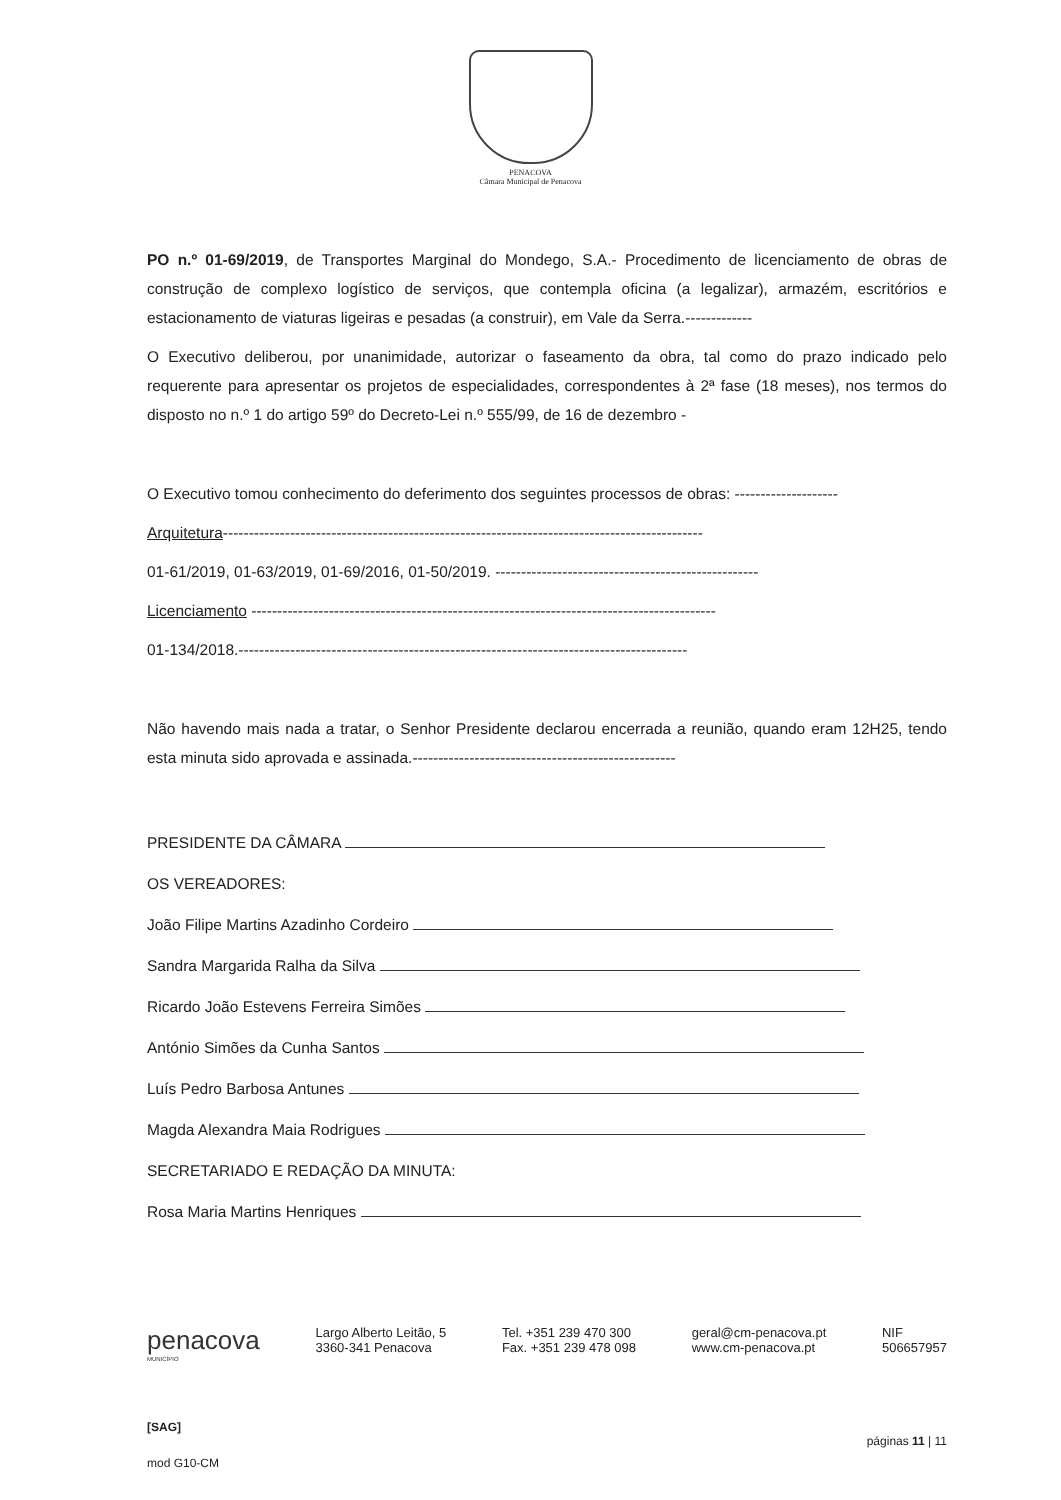PENACOVA
Câmara Municipal de Penacova
PO n.º 01-69/2019, de Transportes Marginal do Mondego, S.A.- Procedimento de licenciamento de obras de construção de complexo logístico de serviços, que contempla oficina (a legalizar), armazém, escritórios e estacionamento de viaturas ligeiras e pesadas (a construir), em Vale da Serra.-------------
O Executivo deliberou, por unanimidade, autorizar o faseamento da obra, tal como do prazo indicado pelo requerente para apresentar os projetos de especialidades, correspondentes à 2ª fase (18 meses), nos termos do disposto no n.º 1 do artigo 59º do Decreto-Lei n.º 555/99, de 16 de dezembro -
O Executivo tomou conhecimento do deferimento dos seguintes processos de obras: --------------------
Arquitetura---------------------------------------------------------------------------------------------
01-61/2019, 01-63/2019, 01-69/2016, 01-50/2019. ---------------------------------------------------
Licenciamento ------------------------------------------------------------------------------------------
01-134/2018.---------------------------------------------------------------------------------------
Não havendo mais nada a tratar, o Senhor Presidente declarou encerrada a reunião, quando eram 12H25, tendo esta minuta sido aprovada e assinada.---------------------------------------------------
PRESIDENTE DA CÂMARA
OS VEREADORES:
João Filipe Martins Azadinho Cordeiro
Sandra Margarida Ralha da Silva
Ricardo João Estevens Ferreira Simões
António Simões da Cunha Santos
Luís Pedro Barbosa Antunes
Magda Alexandra Maia Rodrigues
SECRETARIADO E REDAÇÃO DA MINUTA:
Rosa Maria Martins Henriques
penacova
MUNICÍPIO
Largo Alberto Leitão, 5
3360-341 Penacova
Tel. +351 239 470 300
Fax. +351 239 478 098
geral@cm-penacova.pt
www.cm-penacova.pt
NIF
506657957
[SAG]
páginas 11 | 11
mod G10-CM